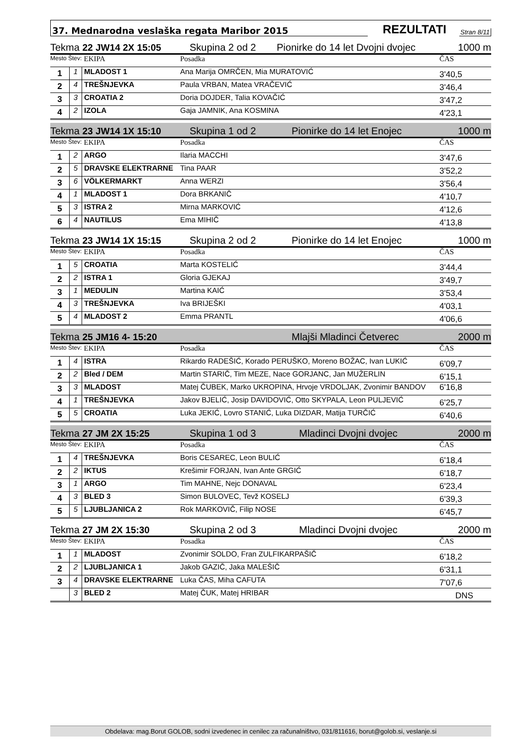37. Mednarodna veslaška regata Maribor 2015 REZULTATI Stran 8/11
Tekma 22 JW14 2X 15:05 Skupina 2 od 2 Pionirke do 14 let Dvojni dvojec 1000 m
| Mesto Štev: | | EKIPA | Posadka | ČAS |
| 1 | 1 | MLADOST 1 | Ana Marija OMRČEN, Mia MURATOVIĆ | 3'40,5 |
| 2 | 4 | TREŠNJEVKA | Paula VRBAN, Matea VRAČEVIĆ | 3'46,4 |
| 3 | 3 | CROATIA 2 | Doria DOJDER, Talia KOVAČIĆ | 3'47,2 |
| 4 | 2 | IZOLA | Gaja JAMNIK, Ana KOSMINA | 4'23,1 |
Tekma 23 JW14 1X 15:10 Skupina 1 od 2 Pionirke do 14 let Enojec 1000 m
| Mesto Štev: | | EKIPA | Posadka | ČAS |
| 1 | 2 | ARGO | Ilaria MACCHI | 3'47,6 |
| 2 | 5 | DRAVSKE ELEKTRARNE | Tina PAAR | 3'52,2 |
| 3 | 6 | VÖLKERMARKT | Anna WERZI | 3'56,4 |
| 4 | 1 | MLADOST 1 | Dora BRKANIČ | 4'10,7 |
| 5 | 3 | ISTRA 2 | Mirna MARKOVIĆ | 4'12,6 |
| 6 | 4 | NAUTILUS | Ema MIHIČ | 4'13,8 |
Tekma 23 JW14 1X 15:15 Skupina 2 od 2 Pionirke do 14 let Enojec 1000 m
| Mesto Štev: | | EKIPA | Posadka | ČAS |
| 1 | 5 | CROATIA | Marta KOSTELIĆ | 3'44,4 |
| 2 | 2 | ISTRA 1 | Gloria GJEKAJ | 3'49,7 |
| 3 | 1 | MEDULIN | Martina KAIĆ | 3'53,4 |
| 4 | 3 | TREŠNJEVKA | Iva BRIJEŠKI | 4'03,1 |
| 5 | 4 | MLADOST 2 | Emma PRANTL | 4'06,6 |
Tekma 25 JM16 4- 15:20 Mlajši Mladinci Četverec 2000 m
| Mesto Štev: | | EKIPA | Posadka | ČAS |
| 1 | 4 | ISTRA | Rikardo RADEŠIĆ, Korado PERUŠKO, Moreno BOŽAC, Ivan LUKIĆ | 6'09,7 |
| 2 | 2 | Bled / DEM | Martin STARIČ, Tim MEZE, Nace GORJANC, Jan MUŽERLIN | 6'15,1 |
| 3 | 3 | MLADOST | Matej ČUBEK, Marko UKROPINA, Hrvoje VRDOLJAK, Zvonimir BANDOV | 6'16,8 |
| 4 | 1 | TREŠNJEVKA | Jakov BJELIĆ, Josip DAVIDOVIĆ, Otto SKYPALA, Leon PULJEVIĆ | 6'25,7 |
| 5 | 5 | CROATIA | Luka JEKIĆ, Lovro STANIĆ, Luka DIZDAR, Matija TURČIĆ | 6'40,6 |
Tekma 27 JM 2X 15:25 Skupina 1 od 3 Mladinci Dvojni dvojec 2000 m
| Mesto Štev: | | EKIPA | Posadka | ČAS |
| 1 | 4 | TREŠNJEVKA | Boris CESAREC, Leon BULIĆ | 6'18,4 |
| 2 | 2 | IKTUS | Krešimir FORJAN, Ivan Ante GRGIĆ | 6'18,7 |
| 3 | 1 | ARGO | Tim MAHNE, Nejc DONAVAL | 6'23,4 |
| 4 | 3 | BLED 3 | Simon BULOVEC, Tevž KOSELJ | 6'39,3 |
| 5 | 5 | LJUBLJANICA 2 | Rok MARKOVIČ, Filip NOSE | 6'45,7 |
Tekma 27 JM 2X 15:30 Skupina 2 od 3 Mladinci Dvojni dvojec 2000 m
| Mesto Štev: | | EKIPA | Posadka | ČAS |
| 1 | 1 | MLADOST | Zvonimir SOLDO, Fran ZULFIKARPAŠIČ | 6'18,2 |
| 2 | 2 | LJUBLJANICA 1 | Jakob GAZIČ, Jaka MALEŠIČ | 6'31,1 |
| 3 | 4 | DRAVSKE ELEKTRARNE | Luka ČAS, Miha CAFUTA | 7'07,6 |
| | 3 | BLED 2 | Matej ČUK, Matej HRIBAR | DNS |
Obdelava: mag.Borut GOLOB, sodni izvedenec in cenilec za računalništvo, 031/811616, borut@golob.si, veslanje.si